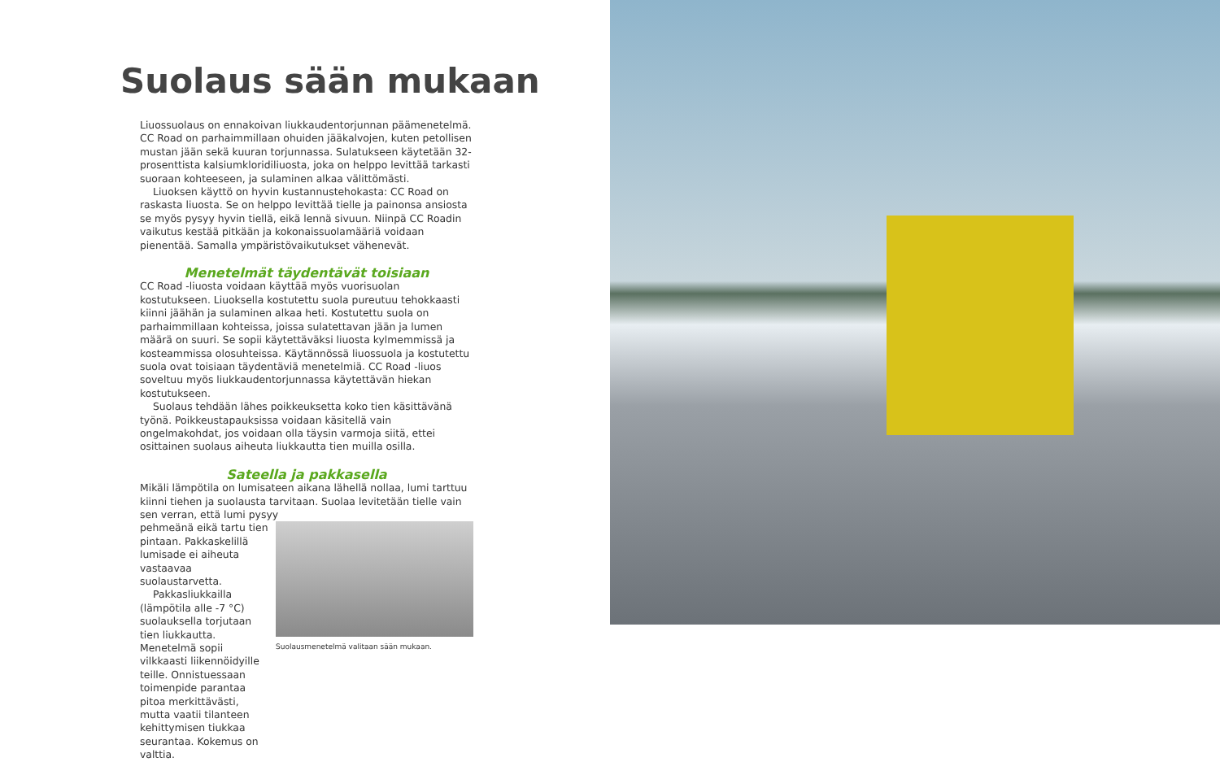Suolaus sään mukaan
Liuossuolaus on ennakoivan liukkaudentorjunnan päämenetelmä. CC Road on parhaimmillaan ohuiden jääkalvojen, kuten petollisen mustan jään sekä kuuran torjunnassa. Sulatukseen käytetään 32-prosenttista kalsiumkloridiliuosta, joka on helppo levittää tarkasti suoraan kohteeseen, ja sulaminen alkaa välittömästi.
Liuoksen käyttö on hyvin kustannustehokasta: CC Road on raskasta liuosta. Se on helppo levittää tielle ja painonsa ansiosta se myös pysyy hyvin tiellä, eikä lennä sivuun. Niinpä CC Roadin vaikutus kestää pitkään ja kokonaissuolamääriä voidaan pienentää. Samalla ympäristövaikutukset vähenevät.
Menetelmät täydentävät toisiaan
CC Road -liuosta voidaan käyttää myös vuorisuolan kostutukseen. Liuoksella kostutettu suola pureutuu tehokkaasti kiinni jäähän ja sulaminen alkaa heti. Kostutettu suola on parhaimmillaan kohteissa, joissa sulatettavan jään ja lumen määrä on suuri. Se sopii käytettäväksi liuosta kylmemmissä ja kosteammissa olosuhteissa. Käytännössä liuossuola ja kostutettu suola ovat toisiaan täydentäviä menetelmiä. CC Road -liuos soveltuu myös liukkaudentorjunnassa käytettävän hiekan kostutukseen.
Suolaus tehdään lähes poikkeuksetta koko tien käsittävänä työnä. Poikkeustapauksissa voidaan käsitellä vain ongelmakohdat, jos voidaan olla täysin varmoja siitä, ettei osittainen suolaus aiheuta liukkautta tien muilla osilla.
Sateella ja pakkasella
Mikäli lämpötila on lumisateen aikana lähellä nollaa, lumi tarttuu kiinni tiehen ja suolausta tarvitaan. Suolaa levitetään tielle vain sen verran, että lumi pysyy
pehmeänä eikä tartu tien pintaan. Pakkaskelillä lumisade ei aiheuta vastaavaa suolaustarvetta.
Pakkasliukkailla (lämpötila alle -7 °C) suolauksella torjutaan tien liukkautta. Menetelmä sopii vilkkaasti liikennöidyille teille. Onnistuessaan toimenpide parantaa pitoa merkittävästi, mutta vaatii tilanteen kehittymisen tiukkaa seurantaa. Kokemus on valttia.
Suolausmenetelmä valitaan sään mukaan.